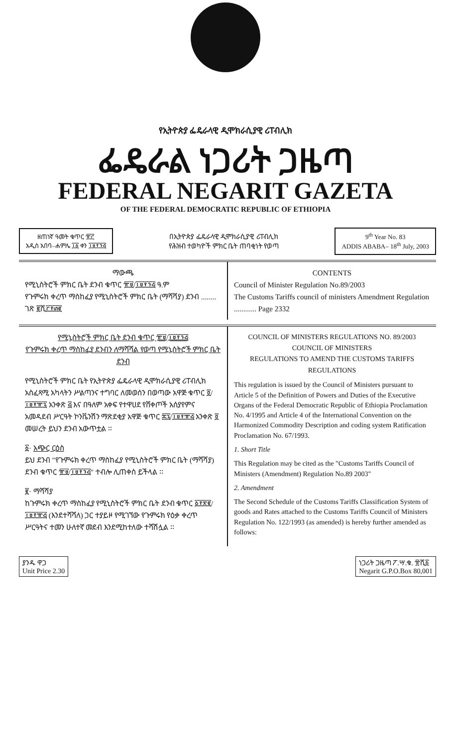የኢትዮጵያ ፌዴራላዊ ዲሞክራሲያዊ ሪፐብሊክ
ፌዴራል ነጋሪት ጋዜጣ
FEDERAL NEGARIT GAZETA
OF THE FEDERAL DEMOCRATIC REPUBLIC OF ETHIOPIA
ዘጠነኛ ዓመት ቁጥር ፹፫
አዲስ አበባ–ሐምሌ ፲፩ ቀን ፲፱፻፺፭
በኢትዮጵያ ፌዴራላዊ ዲሞክራሲያዊ ሪፐብሊክ
የሕዝብ ተወካዮች ምክር ቤት ጠባቂነት የወጣ
9<sup>th</sup> Year No. 83
ADDIS ABABA– 18<sup>th</sup> July, 2003
ማውጫ
የሚኒስትሮች ምክር ቤት ደንብ ቁጥር ፹፱/፲፱፻፺፭ ዓ.ም
የጉምሩክ ቀረጥ ማስከፈያ የሚኒስትሮች ምክር ቤት (ማሻሻያ) ደንብ ........ ገጽ ፪ሺ፫፻፴፪
CONTENTS
Council of Minister Regulation No.89/2003
The Customs Tariffs council of ministers Amendment Regulation ............ Page 2332
የሚኒስትሮች ምክር ቤት ደንብ ቁጥር ፹፱/፲፱፻፺፭
የጉምሩክ ቀረጥ ማስከፈያ ደንብን ለማሻሻል የወጣ የሚኒስትሮች ምክር ቤት ደንብ
የሚኒስትሮች ምክር ቤት የኢትዮጵያ ፌዴራላዊ ዲሞክራሲያዊ ሪፐብሊክ አስፈጻሚ አካላትን ሥልጣንና ተግባር ለመወሰን በወጣው አዋጅ ቁጥር ፬/፲፱፻፹፯ አንቀጽ ፭ እና በዓለም አቀፍ የተዋሀደ የሸቀጦች አሰያየምና አመዳደብ ሥርዓት ኮንቬንሽን ማጽደቂያ አዋጅ ቁጥር ፷፯/፲፱፻፹፭ አንቀጽ ፬ መሠረት ይህን ደንብ አውጥቷል ፡፡
፩· አጭር ርዕስ
ይህ ደንብ "የጉምሩክ ቀረጥ ማስከፈያ የሚኒስትሮች ምክር ቤት (ማሻሻያ) ደንብ ቁጥር ፹፱/፲፱፻፺፭" ተብሎ ሊጠቀስ ይችላል ፡፡
፪· ማሻሻያ
ከጉምሩክ ቀረጥ ማስከፈያ የሚኒስትሮች ምክር ቤት ደንብ ቁጥር ፩፻፳፪/፲፱፻፹፭ (እንደተሻሻለ) ጋር ተያይዞ የሚገኘው የጉምሩክ የዕቃ ቀረጥ ሥርዓትና ተመን ሁለተኛ መደብ እንደሚከተለው ተሻሽሏል ፡፡
COUNCIL OF MINISTERS REGULATIONS NO. 89/2003
COUNCIL OF MINISTERS
REGULATIONS TO AMEND THE CUSTOMS TARIFFS REGULATIONS
This regulation is issued by the Council of Ministers pursuant to Article 5 of the Definition of Powers and Duties of the Executive Organs of the Federal Democratic Republic of Ethiopia Proclamation No. 4/1995 and Article 4 of the International Convention on the Harmonized Commodity Description and coding system Ratification Proclamation No. 67/1993.
1. Short Title
This Regulation may be cited as the "Customs Tariffs Council of Ministers (Amendment) Regulation No.89 2003"
2. Amendment
The Second Schedule of the Customs Tariffs Classification System of goods and Rates attached to the Customs Tariffs Council of Ministers Regulation No. 122/1993 (as amended) is hereby further amended as follows:
ያንዱ ዋጋ
Unit Price 2.30
ነጋሪት ጋዜጣ ፖ.ሣ.ቁ. ፹ሺ፩
Negarit G.P.O.Box 80,001